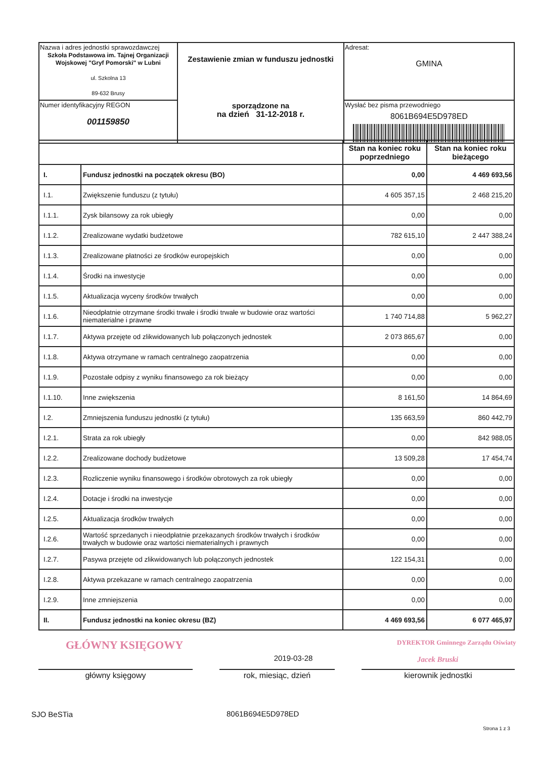| Nazwa i adres jednostki sprawozdawczej Szkoła Podstawowa im. Tajnej Organizacji Wojskowej "Gryf Pomorski" w Lubni ul. Szkolna 13 89-632 Brusy | Zestawienie zmian w funduszu jednostki sporządzone na na dzień 31-12-2018 r. | Adresat: GMINA |
| Numer identyfikacyjny REGON 001159850 | | Wysłać bez pisma przewodniego 8061B694E5D978ED |
| | | Stan na koniec roku poprzedniego | Stan na koniec roku bieżącego |
| --- | --- | --- | --- |
| I. | Fundusz jednostki na początek okresu (BO) | 0,00 | 4 469 693,56 |
| I.1. | Zwiększenie funduszu (z tytułu) | 4 605 357,15 | 2 468 215,20 |
| I.1.1. | Zysk bilansowy za rok ubiegły | 0,00 | 0,00 |
| I.1.2. | Zrealizowane wydatki budżetowe | 782 615,10 | 2 447 388,24 |
| I.1.3. | Zrealizowane płatności ze środków europejskich | 0,00 | 0,00 |
| I.1.4. | Środki na inwestycje | 0,00 | 0,00 |
| I.1.5. | Aktualizacja wyceny środków trwałych | 0,00 | 0,00 |
| I.1.6. | Nieodpłatnie otrzymane środki trwałe i środki trwałe w budowie oraz wartości niematerialne i prawne | 1 740 714,88 | 5 962,27 |
| I.1.7. | Aktywa przejęte od zlikwidowanych lub połączonych jednostek | 2 073 865,67 | 0,00 |
| I.1.8. | Aktywa otrzymane w ramach centralnego zaopatrzenia | 0,00 | 0,00 |
| I.1.9. | Pozostałe odpisy z wyniku finansowego za rok bieżący | 0,00 | 0,00 |
| I.1.10. | Inne zwiększenia | 8 161,50 | 14 864,69 |
| I.2. | Zmniejszenia funduszu jednostki (z tytułu) | 135 663,59 | 860 442,79 |
| I.2.1. | Strata za rok ubiegły | 0,00 | 842 988,05 |
| I.2.2. | Zrealizowane dochody budżetowe | 13 509,28 | 17 454,74 |
| I.2.3. | Rozliczenie wyniku finansowego i środków obrotowych za rok ubiegły | 0,00 | 0,00 |
| I.2.4. | Dotacje i środki na inwestycje | 0,00 | 0,00 |
| I.2.5. | Aktualizacja środków trwałych | 0,00 | 0,00 |
| I.2.6. | Wartość sprzedanych i nieodpłatnie przekazanych środków trwałych i środków trwałych w budowie oraz wartości niematerialnych i prawnych | 0,00 | 0,00 |
| I.2.7. | Pasywa przejęte od zlikwidowanych lub połączonych jednostek | 122 154,31 | 0,00 |
| I.2.8. | Aktywa przekazane w ramach centralnego zaopatrzenia | 0,00 | 0,00 |
| I.2.9. | Inne zmniejszenia | 0,00 | 0,00 |
| II. | Fundusz jednostki na koniec okresu (BZ) | 4 469 693,56 | 6 077 465,97 |
GŁÓWNY KSIĘGOWY
DYREKTOR Gminnego Zarządu Oświaty
2019-03-28 Jacek Bruski
główny księgowy rok, miesiąc, dzień kierownik jednostki
SJO BeSTia 8061B694E5D978ED
Strona 1 z 3